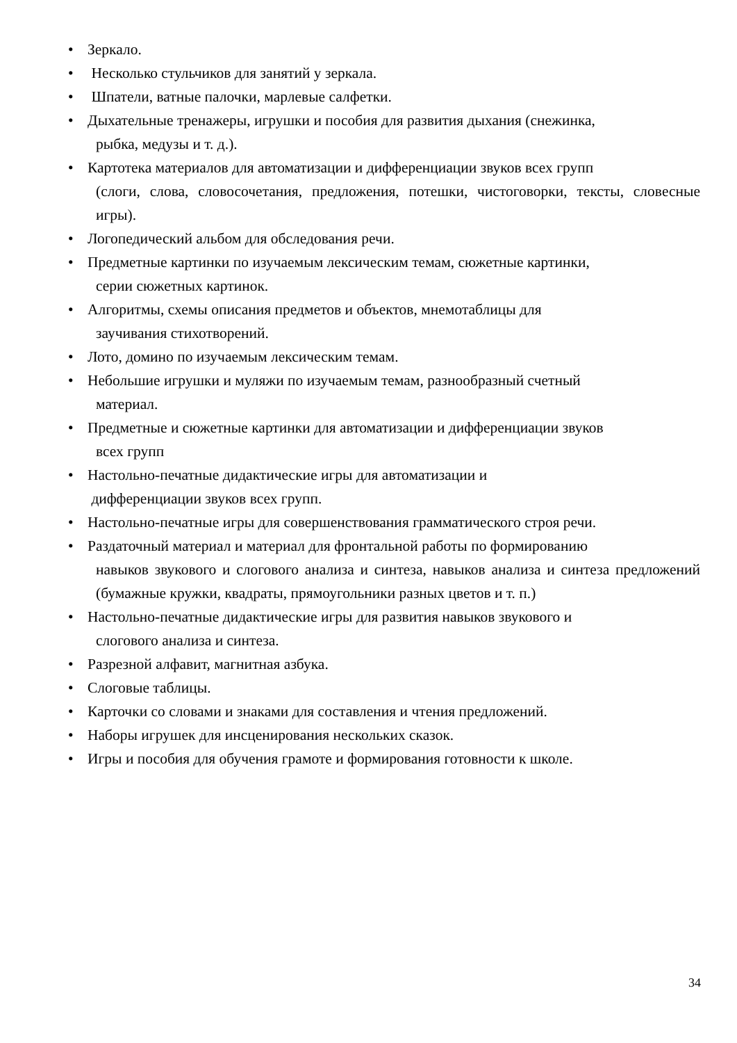• Зеркало.
• Несколько стульчиков для занятий у зеркала.
• Шпатели, ватные палочки, марлевые салфетки.
• Дыхательные тренажеры, игрушки и пособия для развития дыхания (снежинка,
рыбка, медузы и т. д.).
• Картотека материалов для автоматизации и дифференциации звуков всех групп
(слоги, слова, словосочетания, предложения, потешки, чистоговорки, тексты, словесные игры).
• Логопедический альбом для обследования речи.
• Предметные картинки по изучаемым лексическим темам, сюжетные картинки,
серии сюжетных картинок.
• Алгоритмы, схемы описания предметов и объектов, мнемотаблицы для
заучивания стихотворений.
• Лото, домино по изучаемым лексическим темам.
• Небольшие игрушки и муляжи по изучаемым темам, разнообразный счетный
материал.
• Предметные и сюжетные картинки для автоматизации и дифференциации звуков
всех групп
• Настольно-печатные дидактические игры для автоматизации и
дифференциации звуков всех групп.
• Настольно-печатные игры для совершенствования грамматического строя речи.
• Раздаточный материал и материал для фронтальной работы по формированию
навыков звукового и слогового анализа и синтеза, навыков анализа и синтеза предложений (бумажные кружки, квадраты, прямоугольники разных цветов и т. п.)
• Настольно-печатные дидактические игры для развития навыков звукового и
слогового анализа и синтеза.
• Разрезной алфавит, магнитная азбука.
• Слоговые таблицы.
• Карточки со словами и знаками для составления и чтения предложений.
• Наборы игрушек для инсценирования нескольких сказок.
• Игры и пособия для обучения грамоте и формирования готовности к школе.
34